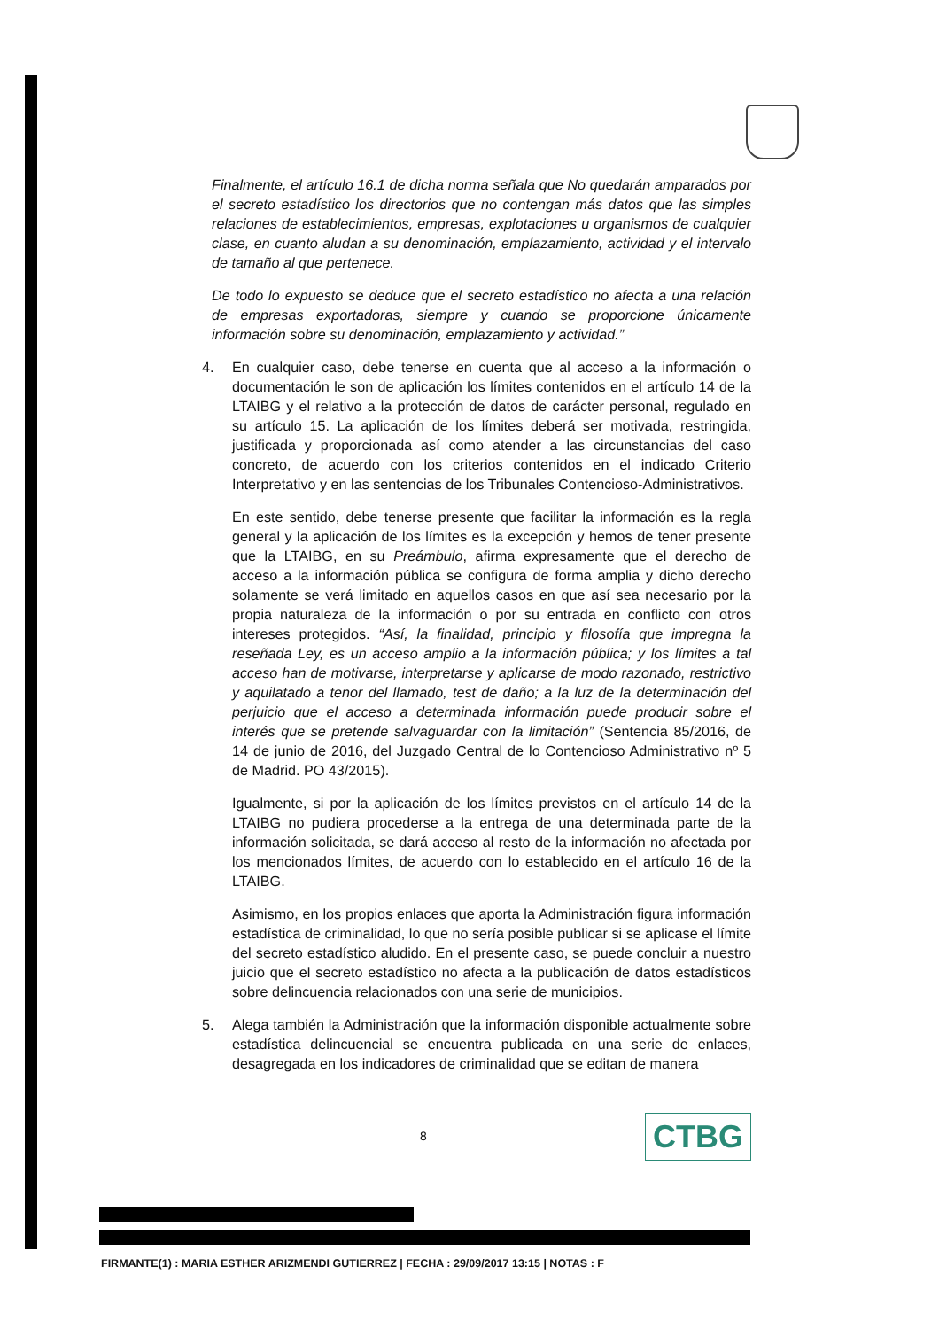Finalmente, el artículo 16.1 de dicha norma señala que No quedarán amparados por el secreto estadístico los directorios que no contengan más datos que las simples relaciones de establecimientos, empresas, explotaciones u organismos de cualquier clase, en cuanto aludan a su denominación, emplazamiento, actividad y el intervalo de tamaño al que pertenece.
De todo lo expuesto se deduce que el secreto estadístico no afecta a una relación de empresas exportadoras, siempre y cuando se proporcione únicamente información sobre su denominación, emplazamiento y actividad.”
4. En cualquier caso, debe tenerse en cuenta que al acceso a la información o documentación le son de aplicación los límites contenidos en el artículo 14 de la LTAIBG y el relativo a la protección de datos de carácter personal, regulado en su artículo 15. La aplicación de los límites deberá ser motivada, restringida, justificada y proporcionada así como atender a las circunstancias del caso concreto, de acuerdo con los criterios contenidos en el indicado Criterio Interpretativo y en las sentencias de los Tribunales Contencioso-Administrativos.
En este sentido, debe tenerse presente que facilitar la información es la regla general y la aplicación de los límites es la excepción y hemos de tener presente que la LTAIBG, en su Preámbulo, afirma expresamente que el derecho de acceso a la información pública se configura de forma amplia y dicho derecho solamente se verá limitado en aquellos casos en que así sea necesario por la propia naturaleza de la información o por su entrada en conflicto con otros intereses protegidos. “Así, la finalidad, principio y filosofía que impregna la reseñada Ley, es un acceso amplio a la información pública; y los límites a tal acceso han de motivarse, interpretarse y aplicarse de modo razonado, restrictivo y aquilatado a tenor del llamado, test de daño; a la luz de la determinación del perjuicio que el acceso a determinada información puede producir sobre el interés que se pretende salvaguardar con la limitación” (Sentencia 85/2016, de 14 de junio de 2016, del Juzgado Central de lo Contencioso Administrativo nº 5 de Madrid. PO 43/2015).
Igualmente, si por la aplicación de los límites previstos en el artículo 14 de la LTAIBG no pudiera procederse a la entrega de una determinada parte de la información solicitada, se dará acceso al resto de la información no afectada por los mencionados límites, de acuerdo con lo establecido en el artículo 16 de la LTAIBG.
Asimismo, en los propios enlaces que aporta la Administración figura información estadística de criminalidad, lo que no sería posible publicar si se aplicase el límite del secreto estadístico aludido. En el presente caso, se puede concluir a nuestro juicio que el secreto estadístico no afecta a la publicación de datos estadísticos sobre delincuencia relacionados con una serie de municipios.
5. Alega también la Administración que la información disponible actualmente sobre estadística delincuencial se encuentra publicada en una serie de enlaces, desagregada en los indicadores de criminalidad que se editan de manera
8
CTBG
FIRMANTE(1) : MARIA ESTHER ARIZMENDI GUTIERREZ | FECHA : 29/09/2017 13:15 | NOTAS : F